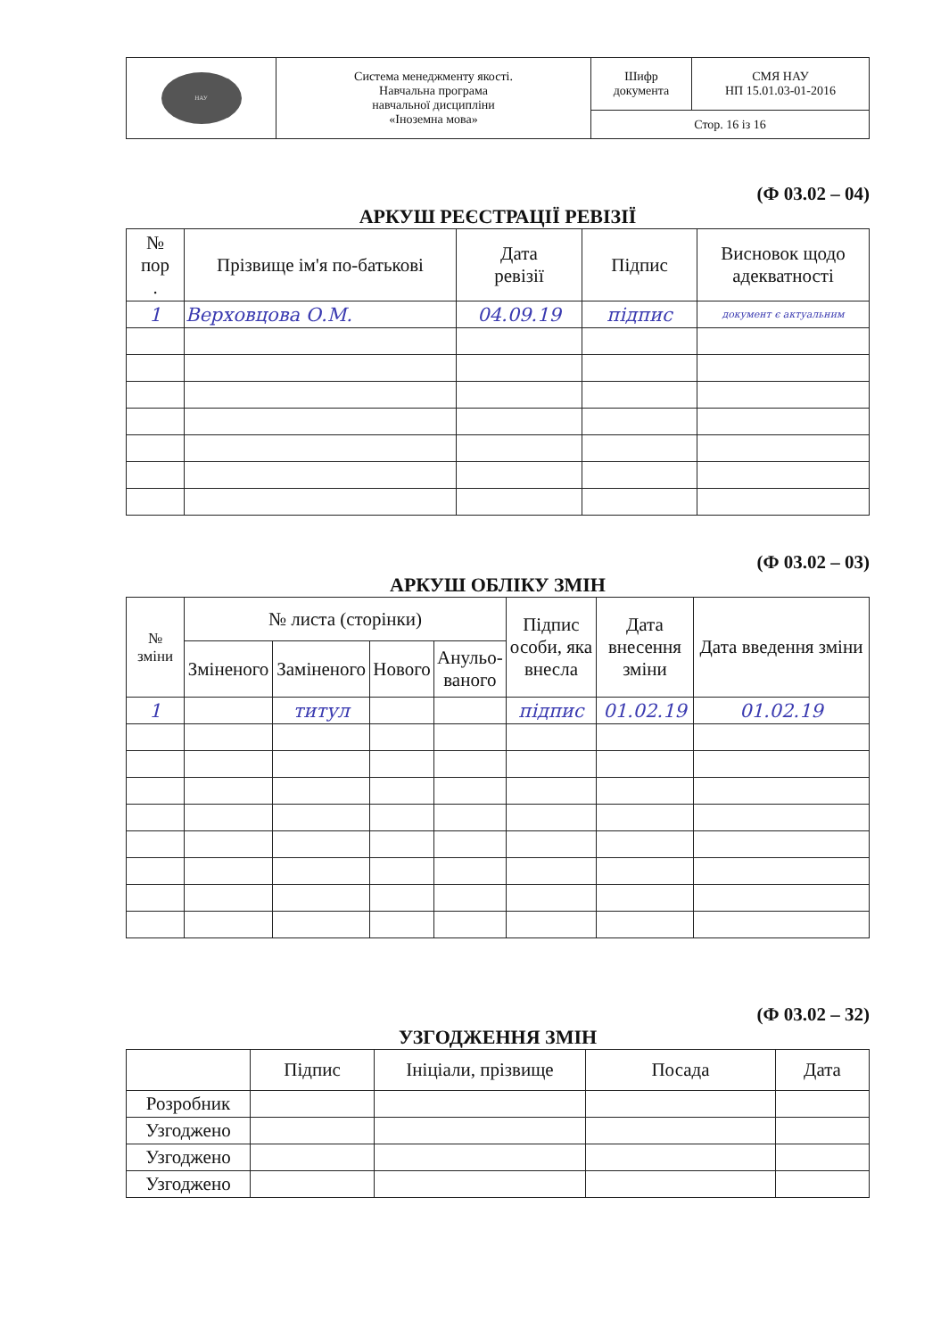| НАУ | Система менеджменту якості. Навчальна програма навчальної дисципліни «Іноземна мова» | Шифр документа | СМЯ НАУ НП 15.01.03-01-2016 |
| | | Стор. 16 із 16 | |
(Ф 03.02 – 04)
АРКУШ РЕЄСТРАЦІЇ РЕВІЗІЇ
| № пор . | Прізвище ім'я по-батькові | Дата ревізії | Підпис | Висновок щодо адекватності |
| --- | --- | --- | --- | --- |
| 1 | Верховцова О.М. | 04.09.19 | підпис | документ є актуальним |
(Ф 03.02 – 03)
АРКУШ ОБЛІКУ ЗМІН
| № зміни | № листа (сторінки) | | | | Підпис особи, яка внесла | Дата внесення зміни | Дата введення зміни |
| --- | --- | --- | --- | --- | --- | --- | --- |
| | Зміненого | Заміненого | Нового | Анульо- ваного | | | |
| 1 | | титул | | | підпис | 01.02.19 | 01.02.19 |
(Ф 03.02 – 32)
УЗГОДЖЕННЯ ЗМІН
| | Підпис | Ініціали, прізвище | Посада | Дата |
| --- | --- | --- | --- | --- |
| Розробник | | | | |
| Узгоджено | | | | |
| Узгоджено | | | | |
| Узгоджено | | | | |